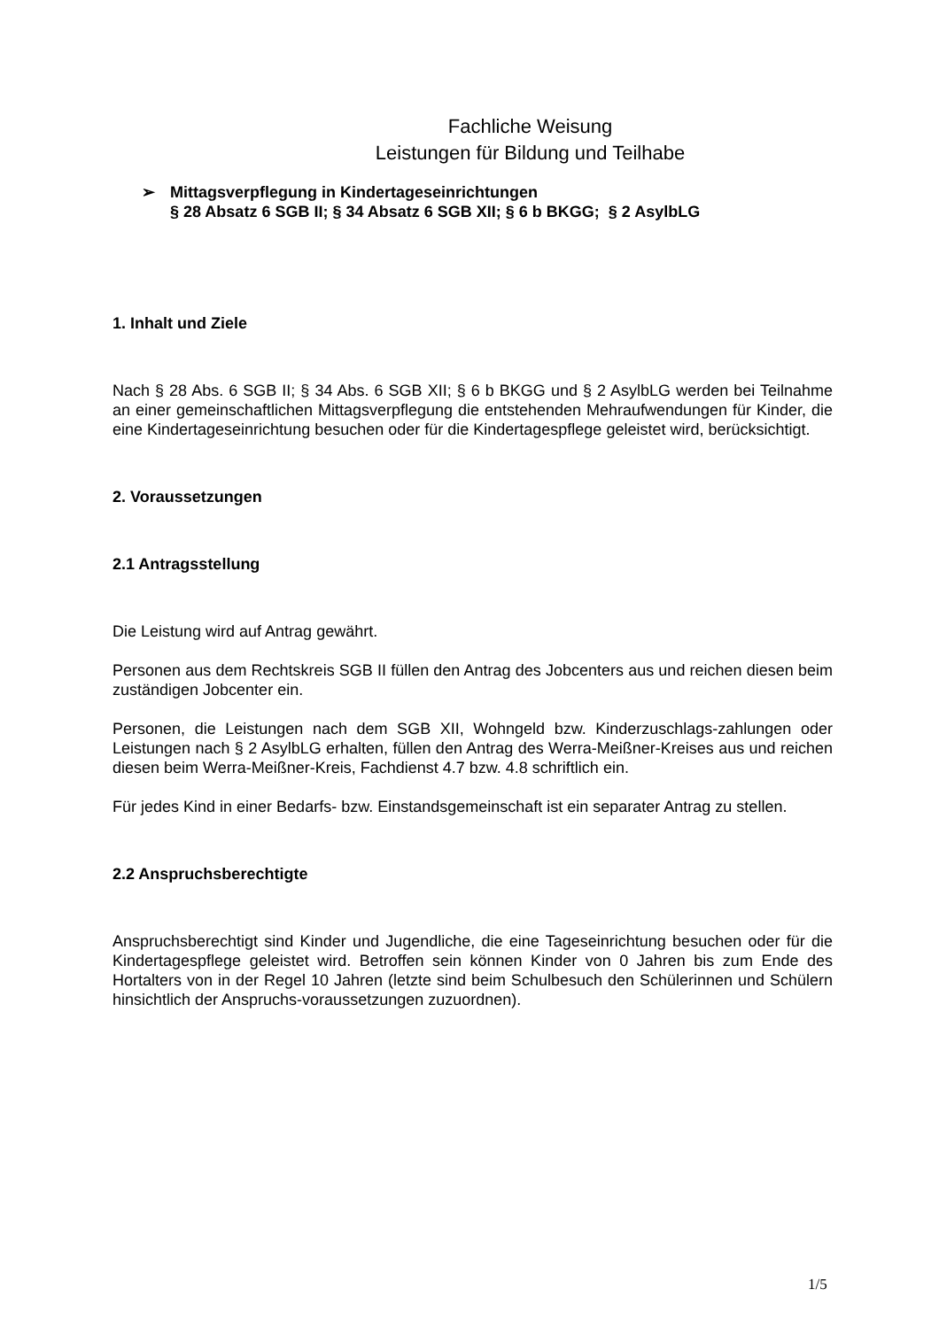Fachliche Weisung
Leistungen für Bildung und Teilhabe
➢ Mittagsverpflegung in Kindertageseinrichtungen
§ 28 Absatz 6 SGB II; § 34 Absatz 6 SGB XII; § 6 b BKGG; § 2 AsylbLG
1. Inhalt und Ziele
Nach § 28 Abs. 6 SGB II; § 34 Abs. 6 SGB XII; § 6 b BKGG und § 2 AsylbLG werden bei Teilnahme an einer gemeinschaftlichen Mittagsverpflegung die entstehenden Mehraufwendungen für Kinder, die eine Kindertageseinrichtung besuchen oder für die Kindertagespflege geleistet wird, berücksichtigt.
2. Voraussetzungen
2.1 Antragsstellung
Die Leistung wird auf Antrag gewährt.
Personen aus dem Rechtskreis SGB II füllen den Antrag des Jobcenters aus und reichen diesen beim zuständigen Jobcenter ein.
Personen, die Leistungen nach dem SGB XII, Wohngeld bzw. Kinderzuschlags-zahlungen oder Leistungen nach § 2 AsylbLG erhalten, füllen den Antrag des Werra-Meißner-Kreises aus und reichen diesen beim Werra-Meißner-Kreis, Fachdienst 4.7 bzw. 4.8 schriftlich ein.
Für jedes Kind in einer Bedarfs- bzw. Einstandsgemeinschaft ist ein separater Antrag zu stellen.
2.2 Anspruchsberechtigte
Anspruchsberechtigt sind Kinder und Jugendliche, die eine Tageseinrichtung besuchen oder für die Kindertagespflege geleistet wird. Betroffen sein können Kinder von 0 Jahren bis zum Ende des Hortalters von in der Regel 10 Jahren (letzte sind beim Schulbesuch den Schülerinnen und Schülern hinsichtlich der Anspruchs-voraussetzungen zuzuordnen).
1/5